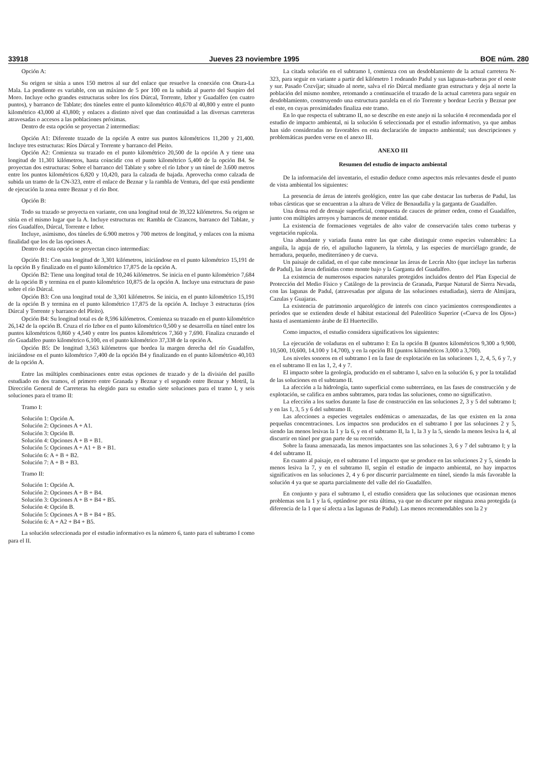33918 Jueves 23 noviembre 1995 BOE núm. 280
Opción A:
Su origen se sitúa a unos 150 metros al sur del enlace que resuelve la conexión con Otura-La Mala. La pendiente es variable, con un máximo de 5 por 100 en la subida al puerto del Suspiro del Moro. Incluye ocho grandes estructuras sobre los ríos Dúrcal, Torrente, Izbor y Guadalfeo (en cuatro puntos), y barranco de Tablate; dos túneles entre el punto kilométrico 40,670 al 40,800 y entre el punto kilométrico 43,000 al 43,800; y enlaces a distinto nivel que dan continuidad a las diversas carreteras atravesadas o accesos a las poblaciones próximas.
Dentro de esta opción se proyectan 2 intermedias:
Opción A1: Diferente trazado de la opción A entre sus puntos kilométricos 11,200 y 21,400. Incluye tres estructuras: Ríos Dúrcal y Torrente y barranco del Pleito.
Opción A2: Comienza su trazado en el punto kilométrico 20,500 de la opción A y tiene una longitud de 11,301 kilómetros, hasta coincidir con el punto kilométrico 5,400 de la opción B4. Se proyectan dos estructuras: Sobre el barranco del Tablate y sobre el río Izbor y un túnel de 3.600 metros entre los puntos kilométricos 6,820 y 10,420, para la calzada de bajada. Aprovecha como calzada de subida un tramo de la CN-323, entre el enlace de Beznar y la rambla de Ventura, del que está pendiente de ejecución la zona entre Beznar y el río Ibor.
Opción B:
Todo su trazado se proyecta en variante, con una longitud total de 39,322 kilómetros. Su origen se sitúa en el mismo lugar que la A. Incluye estructuras en: Rambla de Cizancos, barranco del Tablate, y ríos Guadalfeo, Dúrcal, Torrente e Izbor.
Incluye, asimismo, dos túneles de 6.900 metros y 700 metros de longitud, y enlaces con la misma finalidad que los de las opciones A.
Dentro de esta opción se proyectan cinco intermedias:
Opción B1: Con una longitud de 3,301 kilómetros, iniciándose en el punto kilométrico 15,191 de la opción B y finalizado en el punto kilométrico 17,875 de la opción A.
Opción B2: Tiene una longitud total de 10,246 kilómetros. Se inicia en el punto kilométrico 7,684 de la opción B y termina en el punto kilométrico 10,875 de la opción A. Incluye una estructura de paso sobre el río Dúrcal.
Opción B3: Con una longitud total de 3,301 kilómetros. Se inicia, en el punto kilométrico 15,191 de la opción B y termina en el punto kilométrico 17,875 de la opción A. Incluye 3 estructuras (ríos Dúrcal y Torrente y barranco del Pleito).
Opción B4: Su longitud total es de 8,596 kilómetros. Comienza su trazado en el punto kilométrico 26,142 de la opción B. Cruza el río Izbor en el punto kilométrico 0,500 y se desarrolla en túnel entre los puntos kilométricos 0,860 y 4,540 y entre los puntos kilométricos 7,360 y 7,690. Finaliza cruzando el río Guadalfeo punto kilométrico 6,100, en el punto kilométrico 37,338 de la opción A.
Opción B5: De longitud 3,563 kilómetros que bordea la margen derecha del río Guadalfeo, iniciándose en el punto kilométrico 7,400 de la opción B4 y finalizando en el punto kilométrico 40,103 de la opción A.
Entre las múltiples combinaciones entre estas opciones de trazado y de la división del pasillo estudiado en dos tramos, el primero entre Granada y Beznar y el segundo entre Beznar y Motril, la Dirección General de Carreteras ha elegido para su estudio siete soluciones para el tramo I, y seis soluciones para el tramo II:
Tramo I:
Solución 1: Opción A.
Solución 2: Opciones A + A1.
Solución 3: Opción B.
Solución 4: Opciones A + B + B1.
Solución 5: Opciones A + A1 + B + B1.
Solución 6: A + B + B2.
Solución 7: A + B + B3.
Tramo II:
Solución 1: Opción A.
Solución 2: Opciones A + B + B4.
Solución 3: Opciones A + B + B4 + B5.
Solución 4: Opción B.
Solución 5: Opciones A + B + B4 + B5.
Solución 6: A + A2 + B4 + B5.
La solución seleccionada por el estudio informativo es la número 6, tanto para el subtramo I como para el II.
La citada solución en el subtramo I, comienza con un desdoblamiento de la actual carretera N-323, para seguir en variante a partir del kilómetro 1 rodeando Padul y sus lagunas-turberas por el oeste y sur. Pasado Cozvíjar; situado al norte, salva el río Dúrcal mediante gran estructura y deja al norte la población del mismo nombre, retomando a continuación el trazado de la actual carretera para seguir en desdoblamiento, construyendo una estructura paralela en el río Torrente y bordear Lecrín y Beznar por el este, en cuyas proximidades finaliza este tramo.
En lo que respecta el subtramo II, no se describe en este anejo ni la solución 4 recomendada por el estudio de impacto ambiental, ni la solución 6 seleccionada por el estudio informativo, ya que ambas han sido consideradas no favorables en esta declaración de impacto ambiental; sus descripciones y problemáticas pueden verse en el anexo III.
ANEXO III
Resumen del estudio de impacto ambiental
De la información del inventario, el estudio deduce como aspectos más relevantes desde el punto de vista ambiental los siguientes:
La presencia de áreas de interés geológico, entre las que cabe destacar las turberas de Padul, las tobas cársticas que se encuentran a la altura de Vélez de Benaudalla y la garganta de Guadalfeo.
Una densa red de drenaje superficial, compuesta de cauces de primer orden, como el Guadalfeo, junto con múltiples arroyos y barrancos de menor entidad.
La existencia de formaciones vegetales de alto valor de conservación tales como turberas y vegetación rupícola.
Una abundante y variada fauna entre las que cabe distinguir como especies vulnerables: La anguila, la aguja de río, el aguilucho lagunero, la tórtola, y las especies de murciélago grande, de herradura, pequeño, mediterráneo y de cueva.
Un paisaje de calidad, en el que cabe mencionar las áreas de Lecrín Alto (que incluye las turberas de Padul), las áreas definidas como monte bajo y la Garganta del Guadalfeo.
La existencia de numerosos espacios naturales protegidos incluidos dentro del Plan Especial de Protección del Medio Físico y Catálogo de la provincia de Granada, Parque Natural de Sierra Nevada, con las lagunas de Padul, (atravesadas por alguna de las soluciones estudiadas), sierra de Almijara, Cazulas y Guajaras.
La existencia de patrimonio arqueológico de interés con cinco yacimientos correspondientes a períodos que se extienden desde el hábitat estacional del Paleolítico Superior («Cueva de los Ojos») hasta el asentamiento árabe de El Huertecillo.
Como impactos, el estudio considera significativos los siguientes:
La ejecución de voladuras en el subtramo I: En la opción B (puntos kilométricos 9,300 a 9,900, 10,500, 10,600, 14,100 y 14,700), y en la opción B1 (puntos kilométricos 3,000 a 3,700).
Los niveles sonoros en el subtramo I en la fase de explotación en las soluciones 1, 2, 4, 5, 6 y 7, y en el subtramo II en las 1, 2, 4 y 7.
El impacto sobre la geología, producido en el subtramo I, salvo en la solución 6, y por la totalidad de las soluciones en el subtramo II.
La afección a la hidrología, tanto superficial como subterránea, en las fases de construcción y de explotación, se califica en ambos subtramos, para todas las soluciones, como no significativo.
La efección a los suelos durante la fase de construcción en las soluciones 2, 3 y 5 del subtramo I; y en las 1, 3, 5 y 6 del subtramo II.
Las afecciones a especies vegetales endémicas o amenazadas, de las que existen en la zona pequeñas concentraciones. Los impactos son producidos en el subtramo I por las soluciones 2 y 5, siendo las menos lesivas la 1 y la 6, y en el subtramo II, la 1, la 3 y la 5, siendo la menos lesiva la 4, al discurrir en túnel por gran parte de su recorrido.
Sobre la fauna amenazada, las menos impactantes son las soluciones 3, 6 y 7 del subtramo I; y la 4 del subtramo II.
En cuanto al paisaje, en el subtramo I el impacto que se produce en las soluciones 2 y 5, siendo la menos lesiva la 7, y en el subtramo II, según el estudio de impacto ambiental, no hay impactos significativos en las soluciones 2, 4 y 6 por discurrir parcialmente en túnel, siendo la más favorable la solución 4 ya que se aparta parcialmente del valle del río Guadalfeo.
En conjunto y para el subtramo I, el estudio considera que las soluciones que ocasionan menos problemas son la 1 y la 6, optándose por esta última, ya que no discurre por ninguna zona protegida (a diferencia de la 1 que sí afecta a las lagunas de Padul). Las menos recomendables son la 2 y